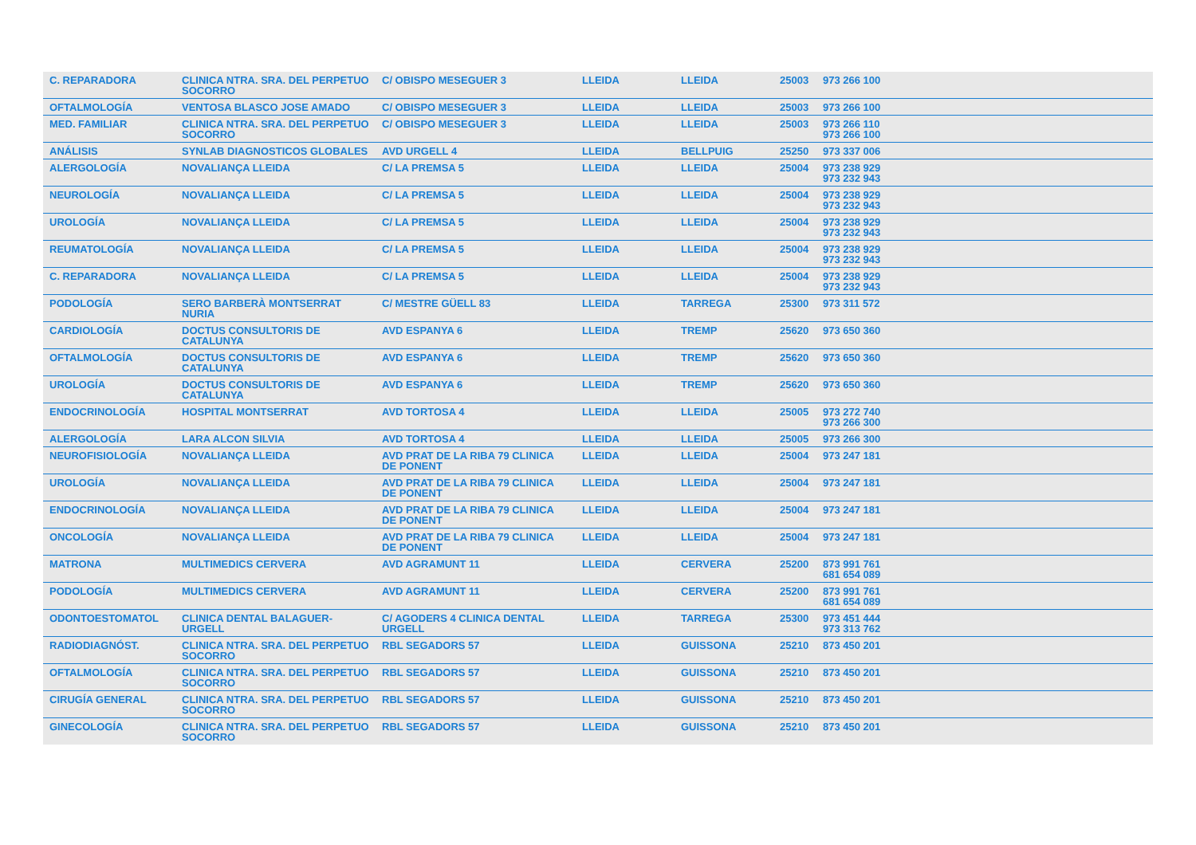| C. REPARADORA | CLINICA NTRA. SRA. DEL PERPETUO SOCORRO | C/ OBISPO MESEGUER 3 | LLEIDA | LLEIDA | 25003 | 973 266 100 | |
| OFTALMOLOGÍA | VENTOSA BLASCO JOSE AMADO | C/ OBISPO MESEGUER 3 | LLEIDA | LLEIDA | 25003 | 973 266 100 | |
| MED. FAMILIAR | CLINICA NTRA. SRA. DEL PERPETUO SOCORRO | C/ OBISPO MESEGUER 3 | LLEIDA | LLEIDA | 25003 | 973 266 110 973 266 100 | |
| ANÁLISIS | SYNLAB DIAGNOSTICOS GLOBALES | AVD URGELL 4 | LLEIDA | BELLPUIG | 25250 | 973 337 006 | |
| ALERGOLOGÍA | NOVALIANÇA LLEIDA | C/ LA PREMSA 5 | LLEIDA | LLEIDA | 25004 | 973 238 929 973 232 943 | |
| NEUROLOGÍA | NOVALIANÇA LLEIDA | C/ LA PREMSA 5 | LLEIDA | LLEIDA | 25004 | 973 238 929 973 232 943 | |
| UROLOGÍA | NOVALIANÇA LLEIDA | C/ LA PREMSA 5 | LLEIDA | LLEIDA | 25004 | 973 238 929 973 232 943 | |
| REUMATOLOGÍA | NOVALIANÇA LLEIDA | C/ LA PREMSA 5 | LLEIDA | LLEIDA | 25004 | 973 238 929 973 232 943 | |
| C. REPARADORA | NOVALIANÇA LLEIDA | C/ LA PREMSA 5 | LLEIDA | LLEIDA | 25004 | 973 238 929 973 232 943 | |
| PODOLOGÍA | SERO BARBERÀ MONTSERRAT NURIA | C/ MESTRE GÜELL 83 | LLEIDA | TARREGA | 25300 | 973 311 572 | |
| CARDIOLOGÍA | DOCTUS CONSULTORIS DE CATALUNYA | AVD ESPANYA 6 | LLEIDA | TREMP | 25620 | 973 650 360 | |
| OFTALMOLOGÍA | DOCTUS CONSULTORIS DE CATALUNYA | AVD ESPANYA 6 | LLEIDA | TREMP | 25620 | 973 650 360 | |
| UROLOGÍA | DOCTUS CONSULTORIS DE CATALUNYA | AVD ESPANYA 6 | LLEIDA | TREMP | 25620 | 973 650 360 | |
| ENDOCRINOLOGÍA | HOSPITAL MONTSERRAT | AVD TORTOSA 4 | LLEIDA | LLEIDA | 25005 | 973 272 740 973 266 300 | |
| ALERGOLOGÍA | LARA ALCON SILVIA | AVD TORTOSA 4 | LLEIDA | LLEIDA | 25005 | 973 266 300 | |
| NEUROFISIOLOGÍA | NOVALIANÇA LLEIDA | AVD PRAT DE LA RIBA 79 CLINICA DE PONENT | LLEIDA | LLEIDA | 25004 | 973 247 181 | |
| UROLOGÍA | NOVALIANÇA LLEIDA | AVD PRAT DE LA RIBA 79 CLINICA DE PONENT | LLEIDA | LLEIDA | 25004 | 973 247 181 | |
| ENDOCRINOLOGÍA | NOVALIANÇA LLEIDA | AVD PRAT DE LA RIBA 79 CLINICA DE PONENT | LLEIDA | LLEIDA | 25004 | 973 247 181 | |
| ONCOLOGÍA | NOVALIANÇA LLEIDA | AVD PRAT DE LA RIBA 79 CLINICA DE PONENT | LLEIDA | LLEIDA | 25004 | 973 247 181 | |
| MATRONA | MULTIMEDICS CERVERA | AVD AGRAMUNT 11 | LLEIDA | CERVERA | 25200 | 873 991 761 681 654 089 | |
| PODOLOGÍA | MULTIMEDICS CERVERA | AVD AGRAMUNT 11 | LLEIDA | CERVERA | 25200 | 873 991 761 681 654 089 | |
| ODONTOESTOMATOL | CLINICA DENTAL BALAGUER-URGELL | C/ AGODERS 4 CLINICA DENTAL URGELL | LLEIDA | TARREGA | 25300 | 973 451 444 973 313 762 | |
| RADIODIAGNÓST. | CLINICA NTRA. SRA. DEL PERPETUO SOCORRO | RBL SEGADORS 57 | LLEIDA | GUISSONA | 25210 | 873 450 201 | |
| OFTALMOLOGÍA | CLINICA NTRA. SRA. DEL PERPETUO SOCORRO | RBL SEGADORS 57 | LLEIDA | GUISSONA | 25210 | 873 450 201 | |
| CIRUGÍA GENERAL | CLINICA NTRA. SRA. DEL PERPETUO SOCORRO | RBL SEGADORS 57 | LLEIDA | GUISSONA | 25210 | 873 450 201 | |
| GINECOLOGÍA | CLINICA NTRA. SRA. DEL PERPETUO SOCORRO | RBL SEGADORS 57 | LLEIDA | GUISSONA | 25210 | 873 450 201 | |